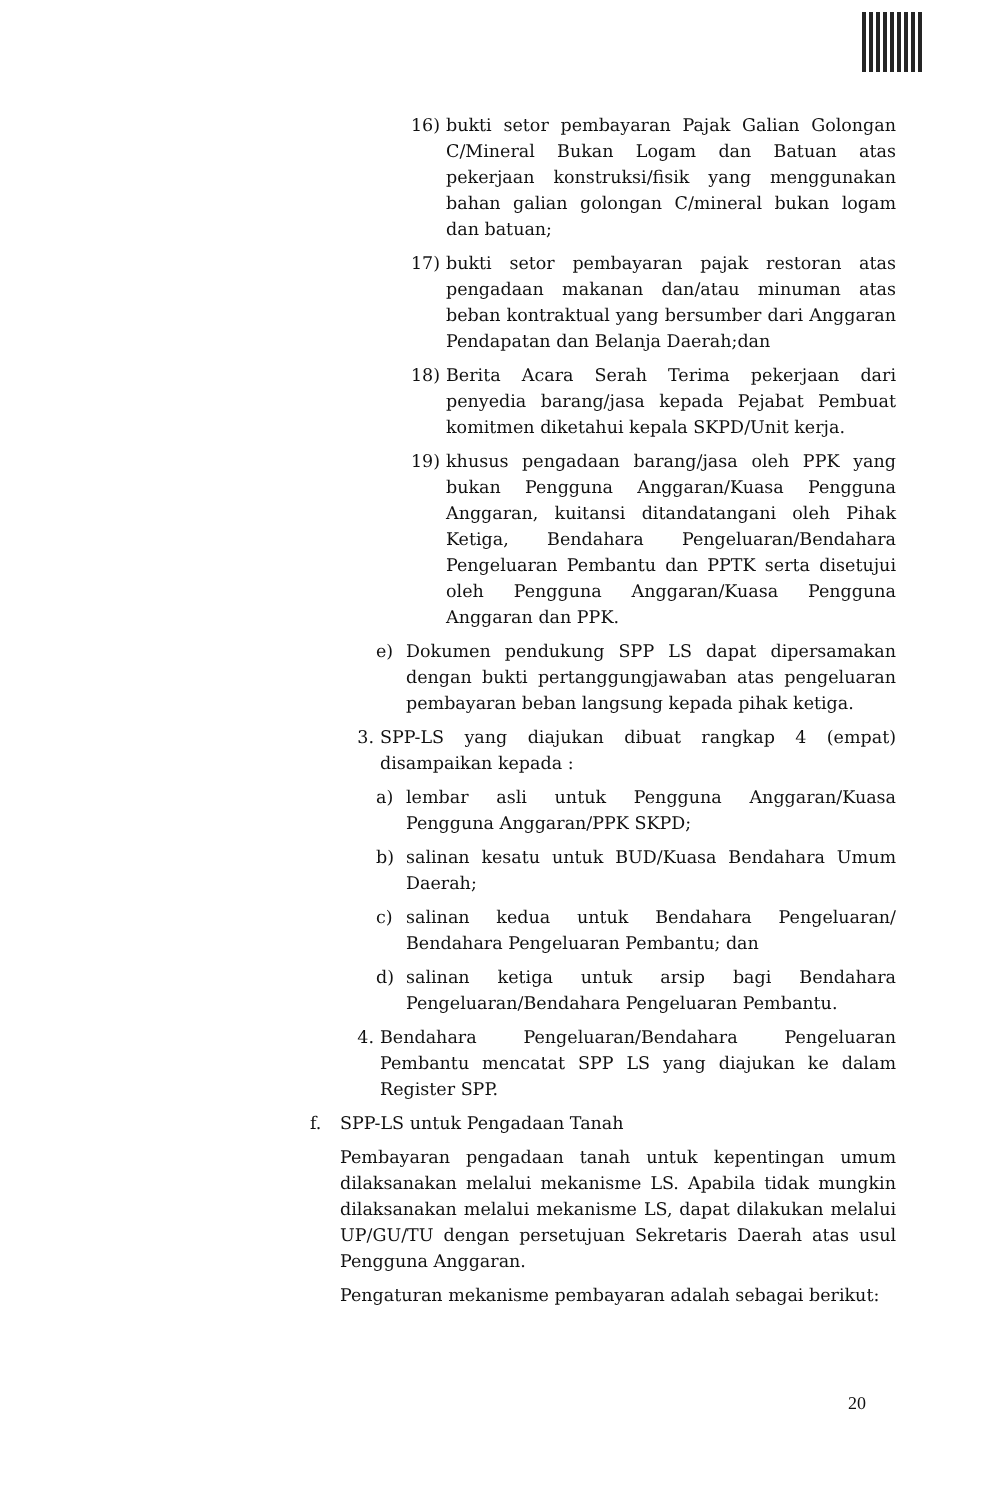16) bukti setor pembayaran Pajak Galian Golongan C/Mineral Bukan Logam dan Batuan atas pekerjaan konstruksi/fisik yang menggunakan bahan galian golongan C/mineral bukan logam dan batuan;
17) bukti setor pembayaran pajak restoran atas pengadaan makanan dan/atau minuman atas beban kontraktual yang bersumber dari Anggaran Pendapatan dan Belanja Daerah;dan
18) Berita Acara Serah Terima pekerjaan dari penyedia barang/jasa kepada Pejabat Pembuat komitmen diketahui kepala SKPD/Unit kerja.
19) khusus pengadaan barang/jasa oleh PPK yang bukan Pengguna Anggaran/Kuasa Pengguna Anggaran, kuitansi ditandatangani oleh Pihak Ketiga, Bendahara Pengeluaran/Bendahara Pengeluaran Pembantu dan PPTK serta disetujui oleh Pengguna Anggaran/Kuasa Pengguna Anggaran dan PPK.
e) Dokumen pendukung SPP LS dapat dipersamakan dengan bukti pertanggungjawaban atas pengeluaran pembayaran beban langsung kepada pihak ketiga.
3. SPP-LS yang diajukan dibuat rangkap 4 (empat) disampaikan kepada :
a) lembar asli untuk Pengguna Anggaran/Kuasa Pengguna Anggaran/PPK SKPD;
b) salinan kesatu untuk BUD/Kuasa Bendahara Umum Daerah;
c) salinan kedua untuk Bendahara Pengeluaran/ Bendahara Pengeluaran Pembantu; dan
d) salinan ketiga untuk arsip bagi Bendahara Pengeluaran/Bendahara Pengeluaran Pembantu.
4. Bendahara Pengeluaran/Bendahara Pengeluaran Pembantu mencatat SPP LS yang diajukan ke dalam Register SPP.
f. SPP-LS untuk Pengadaan Tanah
Pembayaran pengadaan tanah untuk kepentingan umum dilaksanakan melalui mekanisme LS. Apabila tidak mungkin dilaksanakan melalui mekanisme LS, dapat dilakukan melalui UP/GU/TU dengan persetujuan Sekretaris Daerah atas usul Pengguna Anggaran.
Pengaturan mekanisme pembayaran adalah sebagai berikut:
20